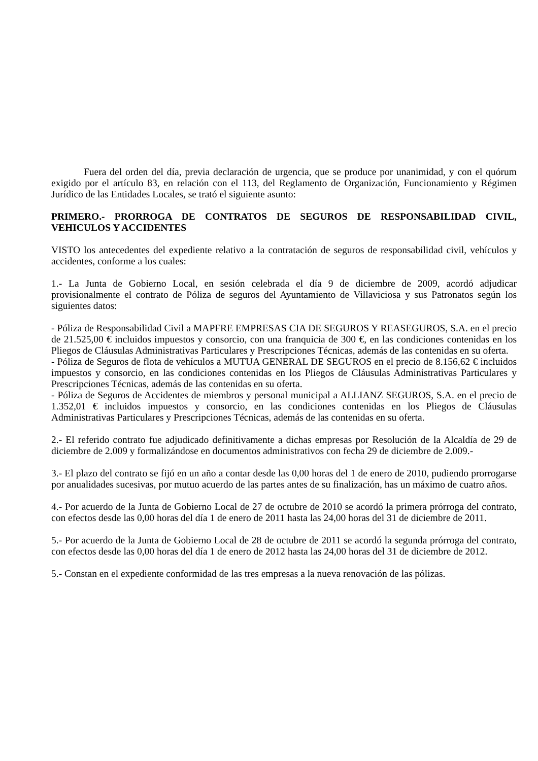Fuera del orden del día, previa declaración de urgencia, que se produce por unanimidad, y con el quórum exigido por el artículo 83, en relación con el 113, del Reglamento de Organización, Funcionamiento y Régimen Jurídico de las Entidades Locales, se trató el siguiente asunto:
PRIMERO.- PRORROGA DE CONTRATOS DE SEGUROS DE RESPONSABILIDAD CIVIL, VEHICULOS Y ACCIDENTES
VISTO los antecedentes del expediente relativo a la contratación de seguros de responsabilidad civil, vehículos y accidentes, conforme a los cuales:
1.- La Junta de Gobierno Local, en sesión celebrada el día 9 de diciembre de 2009, acordó adjudicar provisionalmente el contrato de Póliza de seguros del Ayuntamiento de Villaviciosa y sus Patronatos según los siguientes datos:
- Póliza de Responsabilidad Civil a MAPFRE EMPRESAS CIA DE SEGUROS Y REASEGUROS, S.A. en el precio de 21.525,00 € incluidos impuestos y consorcio, con una franquicia de 300 €, en las condiciones contenidas en los Pliegos de Cláusulas Administrativas Particulares y Prescripciones Técnicas, además de las contenidas en su oferta.
- Póliza de Seguros de flota de vehículos a MUTUA GENERAL DE SEGUROS en el precio de 8.156,62 € incluidos impuestos y consorcio, en las condiciones contenidas en los Pliegos de Cláusulas Administrativas Particulares y Prescripciones Técnicas, además de las contenidas en su oferta.
- Póliza de Seguros de Accidentes de miembros y personal municipal a ALLIANZ SEGUROS, S.A. en el precio de 1.352,01 € incluidos impuestos y consorcio, en las condiciones contenidas en los Pliegos de Cláusulas Administrativas Particulares y Prescripciones Técnicas, además de las contenidas en su oferta.
2.- El referido contrato fue adjudicado definitivamente a dichas empresas por Resolución de la Alcaldía de 29 de diciembre de 2.009 y formalizándose en documentos administrativos con fecha 29 de diciembre de 2.009.-
3.- El plazo del contrato se fijó en un año a contar desde las 0,00 horas del 1 de enero de 2010, pudiendo prorrogarse por anualidades sucesivas, por mutuo acuerdo de las partes antes de su finalización, has un máximo de cuatro años.
4.- Por acuerdo de la Junta de Gobierno Local de 27 de octubre de 2010 se acordó la primera prórroga del contrato, con efectos desde las 0,00 horas del día 1 de enero de 2011 hasta las 24,00 horas del 31 de diciembre de 2011.
5.- Por acuerdo de la Junta de Gobierno Local de 28 de octubre de 2011 se acordó la segunda prórroga del contrato, con efectos desde las 0,00 horas del día 1 de enero de 2012 hasta las 24,00 horas del 31 de diciembre de 2012.
5.- Constan en el expediente conformidad de las tres empresas a la nueva renovación de las pólizas.